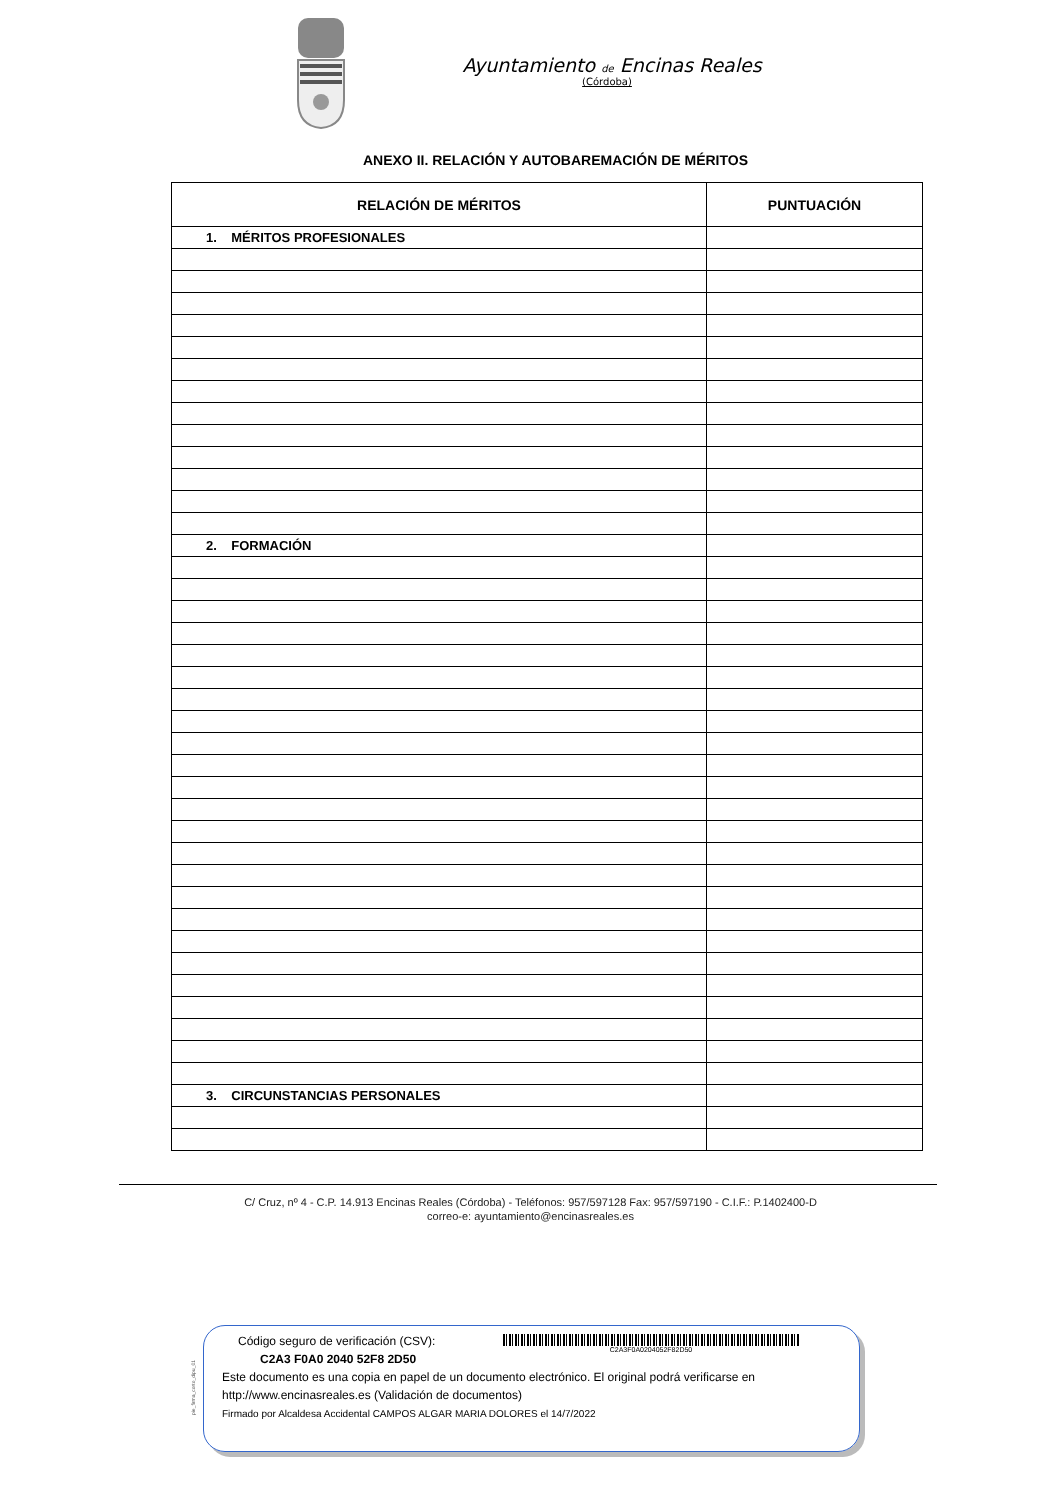Ayuntamiento de Encinas Reales
(Córdoba)
ANEXO II. RELACIÓN Y AUTOBAREMACIÓN DE MÉRITOS
| RELACIÓN DE MÉRITOS | PUNTUACIÓN |
| --- | --- |
| 1. MÉRITOS PROFESIONALES | |
| 2. FORMACIÓN | |
| 3. CIRCUNSTANCIAS PERSONALES | |
C/ Cruz, nº 4 - C.P. 14.913 Encinas Reales (Córdoba) - Teléfonos: 957/597128 Fax: 957/597190 - C.I.F.: P.1402400-D
correo-e: ayuntamiento@encinasreales.es
pie_firma_corto_dipu_01
Código seguro de verificación (CSV):
C2A3 F0A0 2040 52F8 2D50
C2A3F0A0204052F82D50
Este documento es una copia en papel de un documento electrónico. El original podrá verificarse en
http://www.encinasreales.es (Validación de documentos)
Firmado por Alcaldesa Accidental CAMPOS ALGAR MARIA DOLORES el 14/7/2022